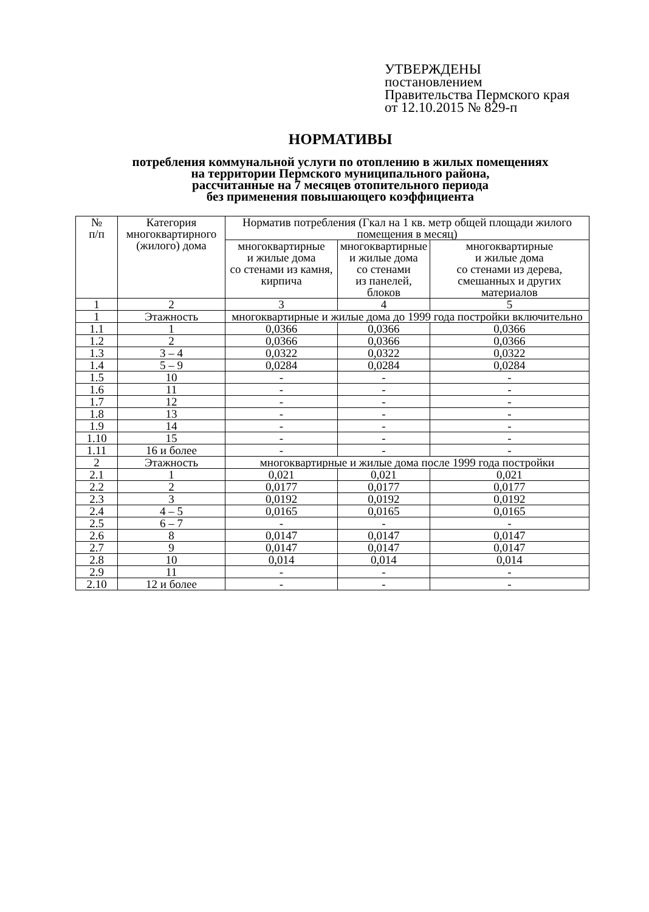УТВЕРЖДЕНЫ
постановлением
Правительства Пермского края
от 12.10.2015 № 829-п
НОРМАТИВЫ
потребления коммунальной услуги по отоплению в жилых помещениях
на территории Пермского муниципального района,
рассчитанные на 7 месяцев отопительного периода
без применения повышающего коэффициента
| № п/п | Категория многоквартирного (жилого) дома | Норматив потребления (Гкал на 1 кв. метр общей площади жилого помещения в месяц) | | |
| --- | --- | --- | --- | --- |
| | | многоквартирные и жилые дома со стенами из камня, кирпича | многоквартирные и жилые дома со стенами из панелей, блоков | многоквартирные и жилые дома со стенами из дерева, смешанных и других материалов |
| 1 | 2 | 3 | 4 | 5 |
| 1 | Этажность | многоквартирные и жилые дома до 1999 года постройки включительно | | |
| 1.1 | 1 | 0,0366 | 0,0366 | 0,0366 |
| 1.2 | 2 | 0,0366 | 0,0366 | 0,0366 |
| 1.3 | 3 – 4 | 0,0322 | 0,0322 | 0,0322 |
| 1.4 | 5 – 9 | 0,0284 | 0,0284 | 0,0284 |
| 1.5 | 10 | - | - | - |
| 1.6 | 11 | - | - | - |
| 1.7 | 12 | - | - | - |
| 1.8 | 13 | - | - | - |
| 1.9 | 14 | - | - | - |
| 1.10 | 15 | - | - | - |
| 1.11 | 16 и более | - | - | - |
| 2 | Этажность | многоквартирные и жилые дома после 1999 года постройки | | |
| 2.1 | 1 | 0,021 | 0,021 | 0,021 |
| 2.2 | 2 | 0,0177 | 0,0177 | 0,0177 |
| 2.3 | 3 | 0,0192 | 0,0192 | 0,0192 |
| 2.4 | 4 – 5 | 0,0165 | 0,0165 | 0,0165 |
| 2.5 | 6 – 7 | - | - | - |
| 2.6 | 8 | 0,0147 | 0,0147 | 0,0147 |
| 2.7 | 9 | 0,0147 | 0,0147 | 0,0147 |
| 2.8 | 10 | 0,014 | 0,014 | 0,014 |
| 2.9 | 11 | - | - | - |
| 2.10 | 12 и более | - | - | - |